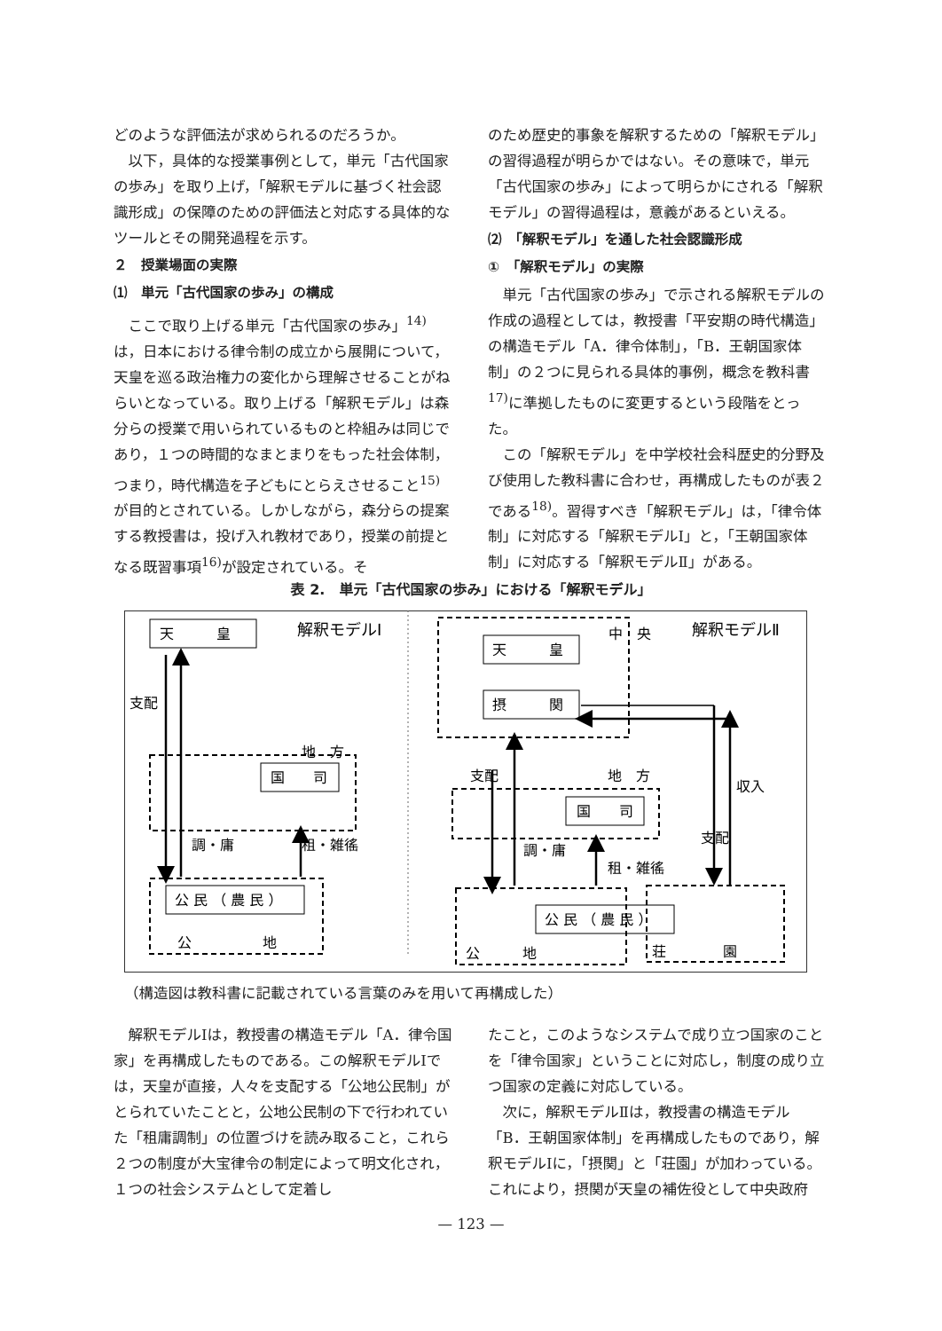どのような評価法が求められるのだろうか。
以下，具体的な授業事例として，単元「古代国家の歩み」を取り上げ，「解釈モデルに基づく社会認識形成」の保障のための評価法と対応する具体的なツールとその開発過程を示す。
２　授業場面の実際
⑴　単元「古代国家の歩み」の構成
ここで取り上げる単元「古代国家の歩み」<sup>14)</sup>は，日本における律令制の成立から展開について，天皇を巡る政治権力の変化から理解させることがねらいとなっている。取り上げる「解釈モデル」は森分らの授業で用いられているものと枠組みは同じであり，１つの時間的なまとまりをもった社会体制，つまり，時代構造を子どもにとらえさせること<sup>15)</sup>が目的とされている。しかしながら，森分らの提案する教授書は，投げ入れ教材であり，授業の前提となる既習事項<sup>16)</sup>が設定されている。そ
のため歴史的事象を解釈するための「解釈モデル」の習得過程が明らかではない。その意味で，単元「古代国家の歩み」によって明らかにされる「解釈モデル」の習得過程は，意義があるといえる。
⑵　「解釈モデル」を通した社会認識形成
①　「解釈モデル」の実際
単元「古代国家の歩み」で示される解釈モデルの作成の過程としては，教授書「平安期の時代構造」の構造モデル「A．律令体制」，「B．王朝国家体制」の２つに見られる具体的事例，概念を教科書<sup>17)</sup>に準拠したものに変更するという段階をとった。
この「解釈モデル」を中学校社会科歴史的分野及び使用した教科書に合わせ，再構成したものが表２である<sup>18)</sup>。習得すべき「解釈モデル」は，「律令体制」に対応する「解釈モデルⅠ」と，「王朝国家体制」に対応する「解釈モデルⅡ」がある。
表 2.　単元「古代国家の歩み」における「解釈モデル」
天　　　皇
解釈モデルⅠ
支配
地　方
国　　司
調・庸
租・雑徭
公 民 （ 農 民 ）
公　　　　　地
中　央
解釈モデルⅡ
天　　　皇
摂　　　関
支配
地　方
収入
国　　司
支配
調・庸
租・雑徭
公 民 （ 農 民 ）
公　　　地
荘　　　　園
（構造図は教科書に記載されている言葉のみを用いて再構成した）
解釈モデルⅠは，教授書の構造モデル「A．律令国家」を再構成したものである。この解釈モデルⅠでは，天皇が直接，人々を支配する「公地公民制」がとられていたことと，公地公民制の下で行われていた「租庸調制」の位置づけを読み取ること，これら２つの制度が大宝律令の制定によって明文化され，１つの社会システムとして定着し
たこと，このようなシステムで成り立つ国家のことを「律令国家」ということに対応し，制度の成り立つ国家の定義に対応している。
次に，解釈モデルⅡは，教授書の構造モデル「B．王朝国家体制」を再構成したものであり，解釈モデルⅠに，「摂関」と「荘園」が加わっている。これにより，摂関が天皇の補佐役として中央政府
— 123 —